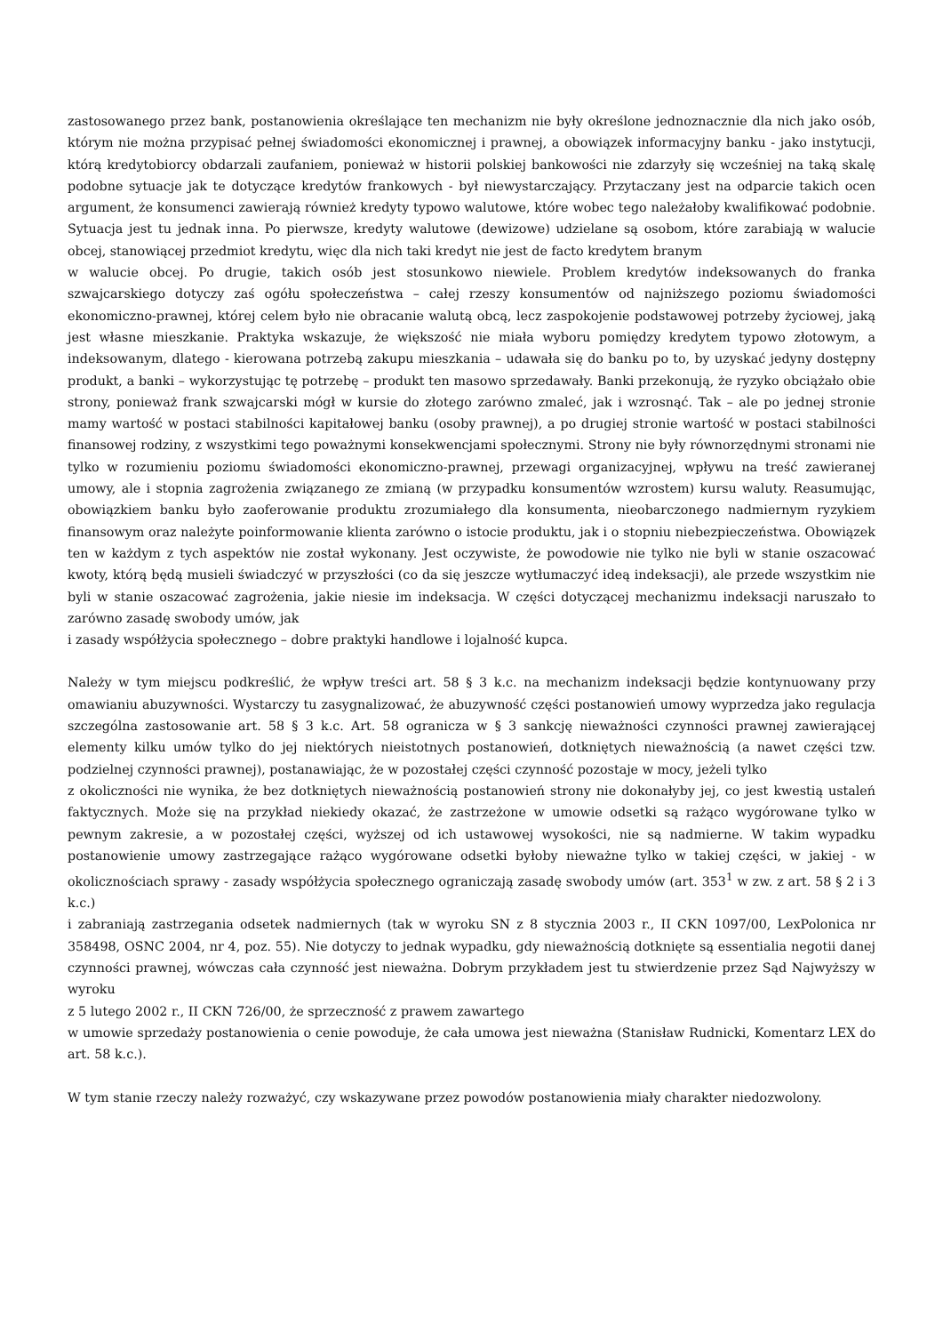zastosowanego przez bank, postanowienia określające ten mechanizm nie były określone jednoznacznie dla nich jako osób, którym nie można przypisać pełnej świadomości ekonomicznej i prawnej, a obowiązek informacyjny banku - jako instytucji, którą kredytobiorcy obdarzali zaufaniem, ponieważ w historii polskiej bankowości nie zdarzyły się wcześniej na taką skalę podobne sytuacje jak te dotyczące kredytów frankowych - był niewystarczający. Przytaczany jest na odparcie takich ocen argument, że konsumenci zawierają również kredyty typowo walutowe, które wobec tego należałoby kwalifikować podobnie. Sytuacja jest tu jednak inna. Po pierwsze, kredyty walutowe (dewizowe) udzielane są osobom, które zarabiają w walucie obcej, stanowiącej przedmiot kredytu, więc dla nich taki kredyt nie jest de facto kredytem branym
w walucie obcej. Po drugie, takich osób jest stosunkowo niewiele. Problem kredytów indeksowanych do franka szwajcarskiego dotyczy zaś ogółu społeczeństwa – całej rzeszy konsumentów od najniższego poziomu świadomości ekonomiczno-prawnej, której celem było nie obracanie walutą obcą, lecz zaspokojenie podstawowej potrzeby życiowej, jaką jest własne mieszkanie. Praktyka wskazuje, że większość nie miała wyboru pomiędzy kredytem typowo złotowym, a indeksowanym, dlatego - kierowana potrzebą zakupu mieszkania – udawała się do banku po to, by uzyskać jedyny dostępny produkt, a banki – wykorzystując tę potrzebę – produkt ten masowo sprzedawały. Banki przekonują, że ryzyko obciążało obie strony, ponieważ frank szwajcarski mógł w kursie do złotego zarówno zmaleć, jak i wzrosnąć. Tak – ale po jednej stronie mamy wartość w postaci stabilności kapitałowej banku (osoby prawnej), a po drugiej stronie wartość w postaci stabilności finansowej rodziny, z wszystkimi tego poważnymi konsekwencjami społecznymi. Strony nie były równorzędnymi stronami nie tylko w rozumieniu poziomu świadomości ekonomiczno-prawnej, przewagi organizacyjnej, wpływu na treść zawieranej umowy, ale i stopnia zagrożenia związanego ze zmianą (w przypadku konsumentów wzrostem) kursu waluty. Reasumując, obowiązkiem banku było zaoferowanie produktu zrozumiałego dla konsumenta, nieobarczonego nadmiernym ryzykiem finansowym oraz należyte poinformowanie klienta zarówno o istocie produktu, jak i o stopniu niebezpieczeństwa. Obowiązek ten w każdym z tych aspektów nie został wykonany. Jest oczywiste, że powodowie nie tylko nie byli w stanie oszacować kwoty, którą będą musieli świadczyć w przyszłości (co da się jeszcze wytłumaczyć ideą indeksacji), ale przede wszystkim nie byli w stanie oszacować zagrożenia, jakie niesie im indeksacja. W części dotyczącej mechanizmu indeksacji naruszało to zarówno zasadę swobody umów, jak
i zasady współżycia społecznego – dobre praktyki handlowe i lojalność kupca.
Należy w tym miejscu podkreślić, że wpływ treści art. 58 § 3 k.c. na mechanizm indeksacji będzie kontynuowany przy omawianiu abuzywności. Wystarczy tu zasygnalizować, że abuzywność części postanowień umowy wyprzedza jako regulacja szczególna zastosowanie art. 58 § 3 k.c. Art. 58 ogranicza w § 3 sankcję nieważności czynności prawnej zawierającej elementy kilku umów tylko do jej niektórych nieistotnych postanowień, dotkniętych nieważnością (a nawet części tzw. podzielnej czynności prawnej), postanawiając, że w pozostałej części czynność pozostaje w mocy, jeżeli tylko
z okoliczności nie wynika, że bez dotkniętych nieważnością postanowień strony nie dokonałyby jej, co jest kwestią ustaleń faktycznych. Może się na przykład niekiedy okazać, że zastrzeżone w umowie odsetki są rażąco wygórowane tylko w pewnym zakresie, a w pozostałej części, wyższej od ich ustawowej wysokości, nie są nadmierne. W takim wypadku postanowienie umowy zastrzegające rażąco wygórowane odsetki byłoby nieważne tylko w takiej części, w jakiej - w okolicznościach sprawy - zasady współżycia społecznego ograniczają zasadę swobody umów (art. 353<sup>1</sup> w zw. z art. 58 § 2 i 3 k.c.)
i zabraniają zastrzegania odsetek nadmiernych (tak w wyroku SN z 8 stycznia 2003 r., II CKN 1097/00, LexPolonica nr 358498, OSNC 2004, nr 4, poz. 55). Nie dotyczy to jednak wypadku, gdy nieważnością dotknięte są essentialia negotii danej czynności prawnej, wówczas cała czynność jest nieważna. Dobrym przykładem jest tu stwierdzenie przez Sąd Najwyższy w wyroku
z 5 lutego 2002 r., II CKN 726/00, że sprzeczność z prawem zawartego
w umowie sprzedaży postanowienia o cenie powoduje, że cała umowa jest nieważna (Stanisław Rudnicki, Komentarz LEX do art. 58 k.c.).
W tym stanie rzeczy należy rozważyć, czy wskazywane przez powodów postanowienia miały charakter niedozwolony.